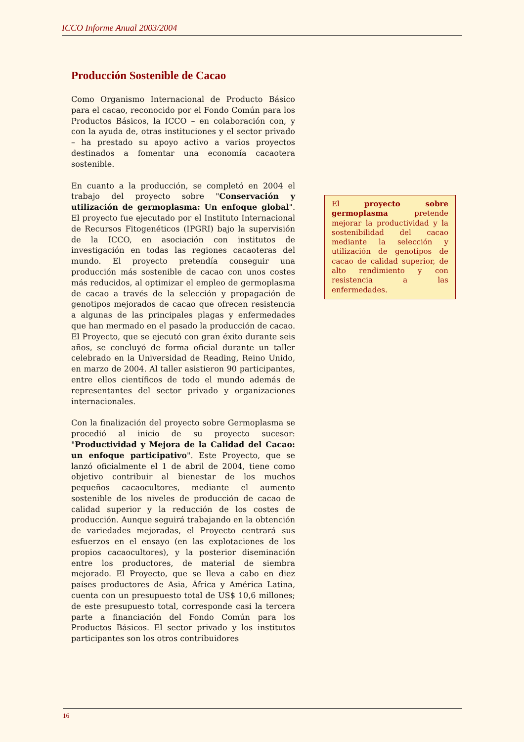ICCO Informe Anual 2003/2004
Producción Sostenible de Cacao
Como Organismo Internacional de Producto Básico para el cacao, reconocido por el Fondo Común para los Productos Básicos, la ICCO – en colaboración con, y con la ayuda de, otras instituciones y el sector privado – ha prestado su apoyo activo a varios proyectos destinados a fomentar una economía cacaotera sostenible.
En cuanto a la producción, se completó en 2004 el trabajo del proyecto sobre "Conservación y utilización de germoplasma: Un enfoque global". El proyecto fue ejecutado por el Instituto Internacional de Recursos Fitogenéticos (IPGRI) bajo la supervisión de la ICCO, en asociación con institutos de investigación en todas las regiones cacaoteras del mundo. El proyecto pretendía conseguir una producción más sostenible de cacao con unos costes más reducidos, al optimizar el empleo de germoplasma de cacao a través de la selección y propagación de genotipos mejorados de cacao que ofrecen resistencia a algunas de las principales plagas y enfermedades que han mermado en el pasado la producción de cacao. El Proyecto, que se ejecutó con gran éxito durante seis años, se concluyó de forma oficial durante un taller celebrado en la Universidad de Reading, Reino Unido, en marzo de 2004. Al taller asistieron 90 participantes, entre ellos científicos de todo el mundo además de representantes del sector privado y organizaciones internacionales.
Con la finalización del proyecto sobre Germoplasma se procedió al inicio de su proyecto sucesor: "Productividad y Mejora de la Calidad del Cacao: un enfoque participativo". Este Proyecto, que se lanzó oficialmente el 1 de abril de 2004, tiene como objetivo contribuir al bienestar de los muchos pequeños cacaocultores, mediante el aumento sostenible de los niveles de producción de cacao de calidad superior y la reducción de los costes de producción. Aunque seguirá trabajando en la obtención de variedades mejoradas, el Proyecto centrará sus esfuerzos en el ensayo (en las explotaciones de los propios cacaocultores), y la posterior diseminación entre los productores, de material de siembra mejorado. El Proyecto, que se lleva a cabo en diez países productores de Asia, África y América Latina, cuenta con un presupuesto total de US$ 10,6 millones; de este presupuesto total, corresponde casi la tercera parte a financiación del Fondo Común para los Productos Básicos. El sector privado y los institutos participantes son los otros contribuidores
El proyecto sobre germoplasma pretende mejorar la productividad y la sostenibilidad del cacao mediante la selección y utilización de genotipos de cacao de calidad superior, de alto rendimiento y con resistencia a las enfermedades.
16